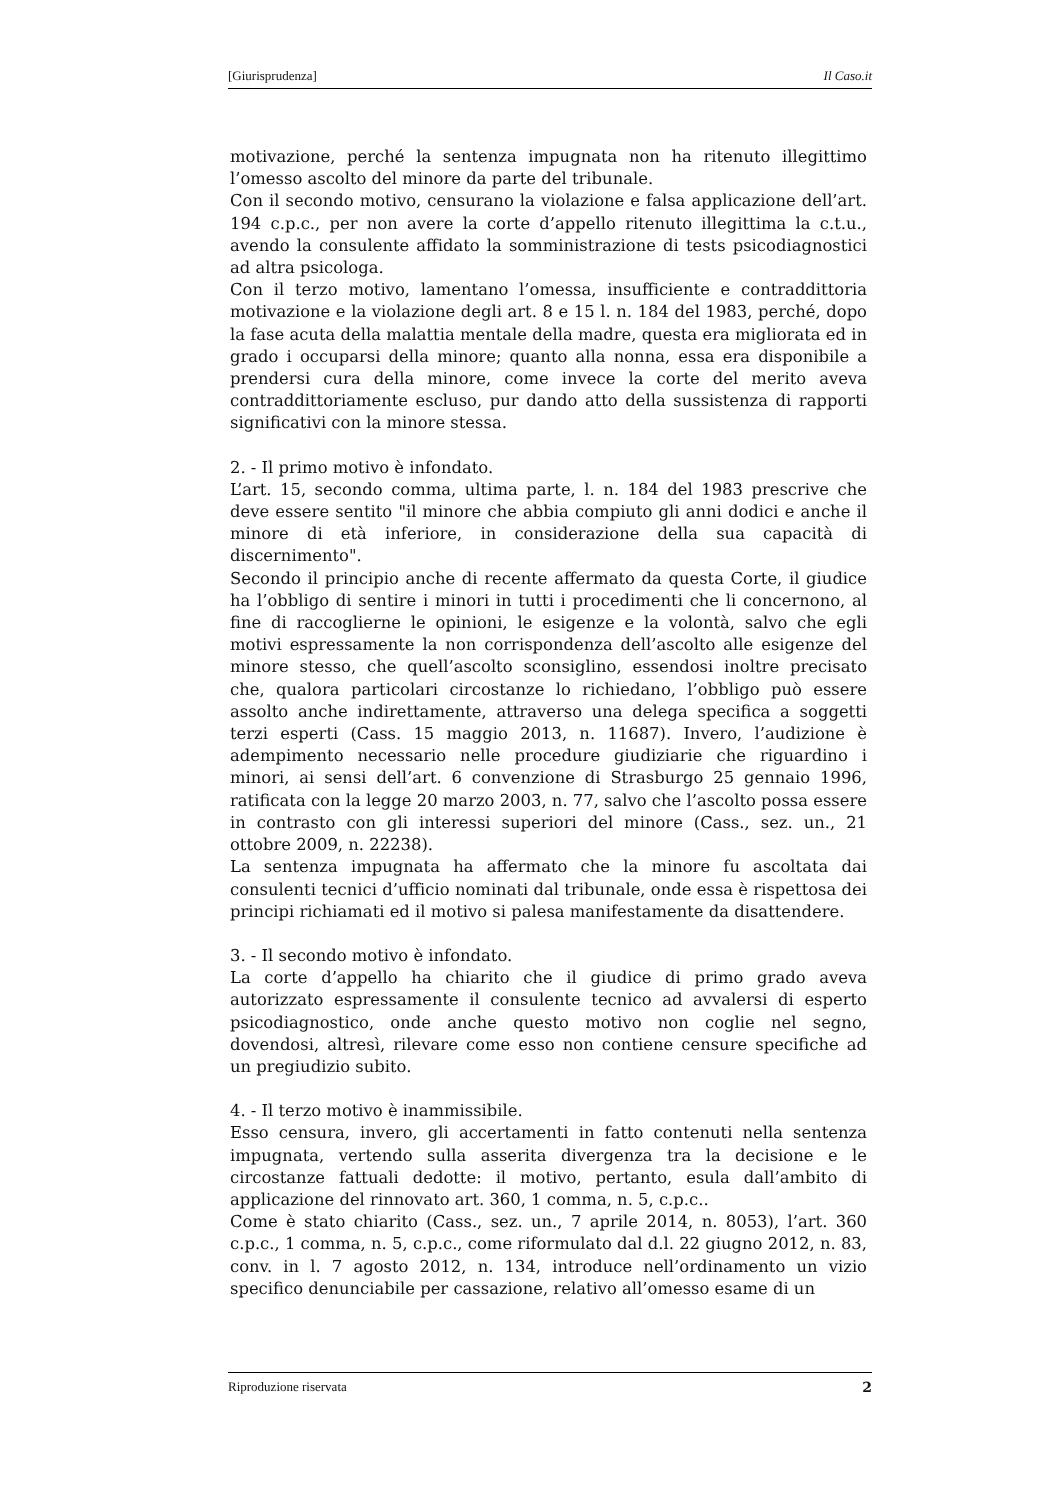[Giurisprudenza] Il Caso.it
motivazione, perché la sentenza impugnata non ha ritenuto illegittimo l’omesso ascolto del minore da parte del tribunale.
Con il secondo motivo, censurano la violazione e falsa applicazione dell’art. 194 c.p.c., per non avere la corte d’appello ritenuto illegittima la c.t.u., avendo la consulente affidato la somministrazione di tests psicodiagnostici ad altra psicologa.
Con il terzo motivo, lamentano l’omessa, insufficiente e contraddittoria motivazione e la violazione degli art. 8 e 15 l. n. 184 del 1983, perché, dopo la fase acuta della malattia mentale della madre, questa era migliorata ed in grado i occuparsi della minore; quanto alla nonna, essa era disponibile a prendersi cura della minore, come invece la corte del merito aveva contraddittoriamente escluso, pur dando atto della sussistenza di rapporti significativi con la minore stessa.
2. - Il primo motivo è infondato.
L’art. 15, secondo comma, ultima parte, l. n. 184 del 1983 prescrive che deve essere sentito "il minore che abbia compiuto gli anni dodici e anche il minore di età inferiore, in considerazione della sua capacità di discernimento".
Secondo il principio anche di recente affermato da questa Corte, il giudice ha l’obbligo di sentire i minori in tutti i procedimenti che li concernono, al fine di raccoglierne le opinioni, le esigenze e la volontà, salvo che egli motivi espressamente la non corrispondenza dell’ascolto alle esigenze del minore stesso, che quell’ascolto sconsiglino, essendosi inoltre precisato che, qualora particolari circostanze lo richiedano, l’obbligo può essere assolto anche indirettamente, attraverso una delega specifica a soggetti terzi esperti (Cass. 15 maggio 2013, n. 11687). Invero, l’audizione è adempimento necessario nelle procedure giudiziarie che riguardino i minori, ai sensi dell’art. 6 convenzione di Strasburgo 25 gennaio 1996, ratificata con la legge 20 marzo 2003, n. 77, salvo che l’ascolto possa essere in contrasto con gli interessi superiori del minore (Cass., sez. un., 21 ottobre 2009, n. 22238).
La sentenza impugnata ha affermato che la minore fu ascoltata dai consulenti tecnici d’ufficio nominati dal tribunale, onde essa è rispettosa dei principi richiamati ed il motivo si palesa manifestamente da disattendere.
3. - Il secondo motivo è infondato.
La corte d’appello ha chiarito che il giudice di primo grado aveva autorizzato espressamente il consulente tecnico ad avvalersi di esperto psicodiagnostico, onde anche questo motivo non coglie nel segno, dovendosi, altresì, rilevare come esso non contiene censure specifiche ad un pregiudizio subito.
4. - Il terzo motivo è inammissibile.
Esso censura, invero, gli accertamenti in fatto contenuti nella sentenza impugnata, vertendo sulla asserita divergenza tra la decisione e le circostanze fattuali dedotte: il motivo, pertanto, esula dall’ambito di applicazione del rinnovato art. 360, 1 comma, n. 5, c.p.c..
Come è stato chiarito (Cass., sez. un., 7 aprile 2014, n. 8053), l’art. 360 c.p.c., 1 comma, n. 5, c.p.c., come riformulato dal d.l. 22 giugno 2012, n. 83, conv. in l. 7 agosto 2012, n. 134, introduce nell’ordinamento un vizio specifico denunciabile per cassazione, relativo all’omesso esame di un
Riproduzione riservata 2